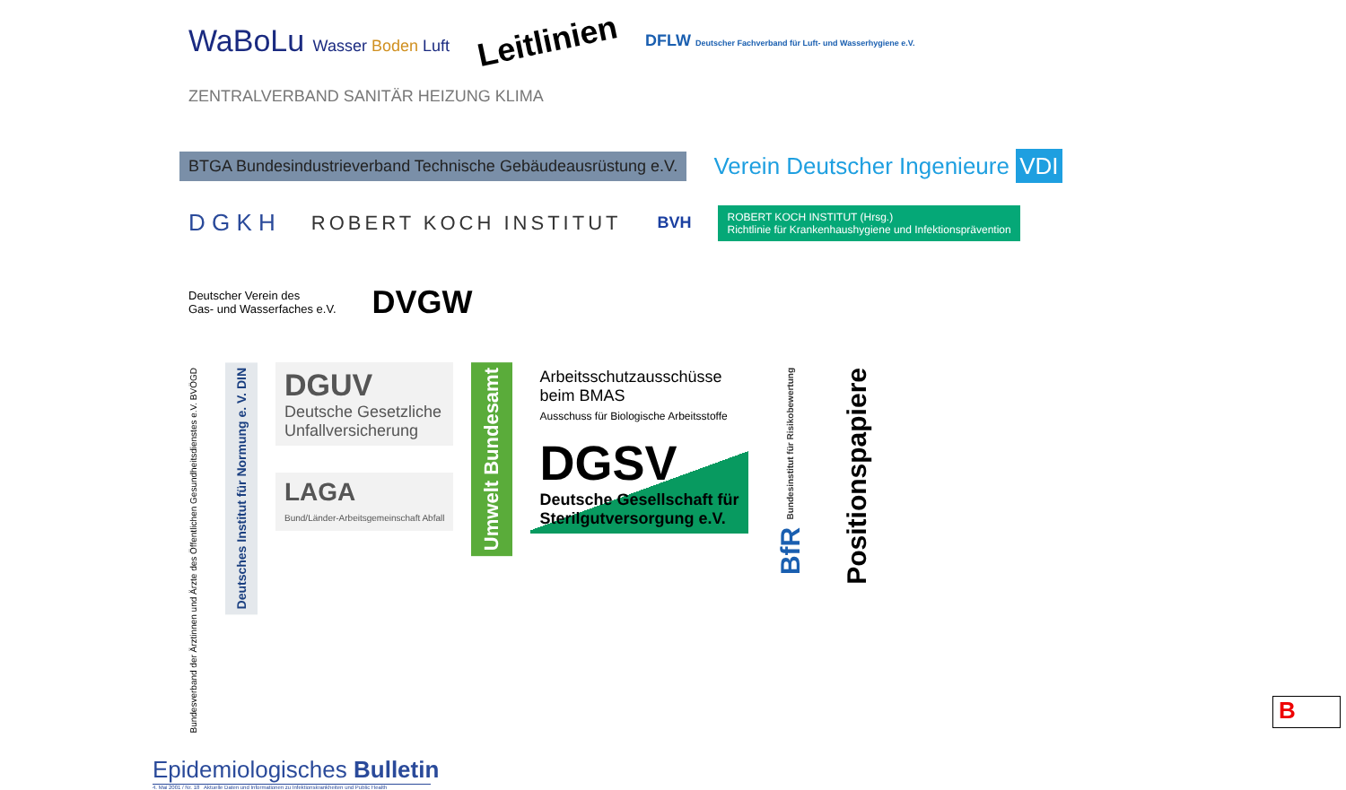WaBoLu Wasser Boden Luft
Leitlinien
DFLW Deutscher Fachverband für Luft- und Wasserhygiene e.V.
ZENTRALVERBAND SANITÄR HEIZUNG KLIMA
BTGA Bundesindustrieverband Technische Gebäudeausrüstung e.V.
Verein Deutscher Ingenieure VDI
D G K H
ROBERT KOCH INSTITUT
BVH
ROBERT KOCH INSTITUT (Hrsg.)
Richtlinie für Krankenhaushygiene und Infektionsprävention
Deutscher Verein des
Gas- und Wasserfaches e.V.
DVGW
Bundesverband der Ärztinnen und Ärzte des Öffentlichen Gesundheitsdienstes e.V. BVÖGD
Deutsches Institut für Normung e. V. DIN
DGUV
Deutsche Gesetzliche
Unfallversicherung
LAGA
Bund/Länder-Arbeitsgemeinschaft Abfall
Umwelt Bundesamt
Arbeitsschutzausschüsse
beim BMAS
Ausschuss für Biologische Arbeitsstoffe
DGSV
Deutsche Gesellschaft für
Sterilgutversorgung e.V.
BfR Bundesinstitut für Risikobewertung
Positionspapiere
Epidemiologisches Bulletin
4. Mai 2001 / Nr. 18 Aktuelle Daten und Informationen zu Infektionskrankheiten und Public Health
B